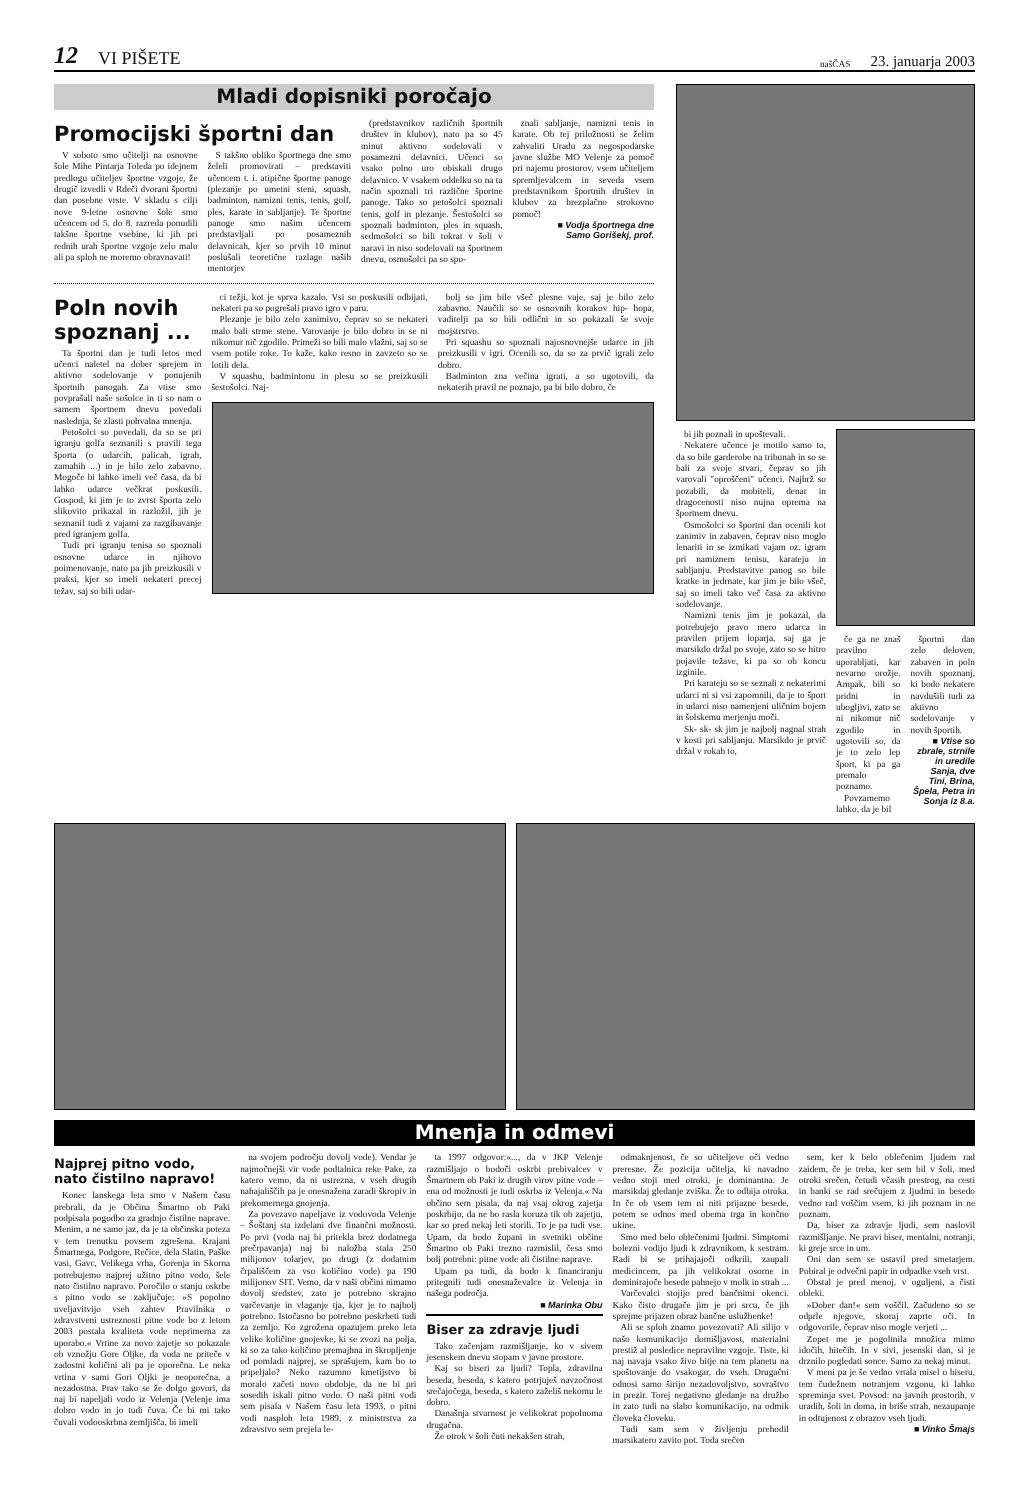12 VI PIŠETE našČAS 23. januarja 2003
Mladi dopisniki poročajo
Promocijski športni dan
V soboto smo učitelji na osnovne šole Mihe Pintarja Toleda po idejnem predlogu učiteljev športne vzgoje, že drugič izvedli v Rdeči dvorani športni dan posebne vrste. V skladu s cilji nove 9-letne osnovne šole smo učencem od 5. do 8. razreda ponudili takšne športne vsebine, ki jih pri rednih urah športne vzgoje zelo malo ali pa sploh ne moremo obravnavati!
S takšno obliko športnega dne smo želeli promovirati – predstaviti učencem t. i. atipične športne panoge (plezanje po umetni steni, squash, badminton, namizni tenis, tenis, golf, ples, karate in sabljanje). Te športne panoge smo našim učencem predstavljali po posameznih delavnicah, kjer so prvih 10 minut poslušali teoretične razlage naših mentorjev
(predstavnikov različnih športnih društev in klubov), nato pa so 45 minut aktivno sodelovali v posamezni delavnici. Učenci so vsako polno uro obiskali drugo delavnico. V vsakem oddelku so na ta način spoznali tri različne športne panoge. Tako so petošolci spoznali tenis, golf in plezanje. Šestošolci so spoznali badminton, ples in squash, sedmošolci so bili tokrat v šoli v naravi in niso sodelovali na športnem dnevu, osmošolci pa so spo-
znali sabljanje, namizni tenis in karate. Ob tej priložnosti se želim zahvaliti Uradu za negospodarske javne službe MO Velenje za pomoč pri najemu prostorov, vsem učiteljem spremljevalcem in seveda vsem predstavnikom športnih društev in klubov za brezplačno strokovno pomoč!
■ Vodja športnega dne
Samo Gorišekj, prof.
Poln novih spoznanj ...
Ta športni dan je tudi letos med učenci naletel na dober sprejem in aktivno sodelovanje v ponujenih športnih panogah. Za vtise smo povprašali naše sošolce in ti so nam o samem športnem dnevu povedali naslednja, še zlasti pohvalna mnenja.
Petošolci so povedali, da so se pri igranju golfa seznanili s pravili tega športa (o udarcih, palicah, igrah, zamahih ...) in je bilo zelo zabavno. Mogoče bi lahko imeli več časa, da bi lahko udarce večkrat poskusili. Gospod, ki jim je to zvrst športa zelo slikovito prikazal in razložil, jih je seznanil tudi z vajami za razgibavanje pred igranjem golfa.
Tudi pri igranju tenisa so spoznali osnovne udarce in njihovo poimenovanje, nato pa jih preizkusili v praksi, kjer so imeli nekateri precej težav, saj so bili udar-
ci težji, kot je sprva kazalo. Vsi so poskusili odbijati, nekateri pa so pogrešali pravo igro v paru.
Plezanje je bilo zelo zanimivo, čeprav so se nekateri malo bali strme stene. Varovanje je bilo dobro in se ni nikomur nič zgodilo. Primeži so bili malo vlažni, saj so se vsem potile roke. To kaže, kako resno in zavzeto so se lotili dela.
V squashu, badmintonu in plesu so se preizkusili šestošolci. Naj-
bolj so jim bile všeč plesne vaje, saj je bilo zelo zabavno. Naučili so se osnovnih korakov hip- hopa, vaditelji pa so bili odlični in so pokazali še svoje mojstrstvo.
Pri squashu so spoznali najosnovnejše udarce in jih preizkusili v igri. Ocenili so, da so za prvič igrali zelo dobro.
Badminton zna večina igrati, a so ugotovili, da nekaterih pravil ne poznajo, pa bi bilo dobro, če
bi jih poznali in upoštevali.
Nekatere učence je motilo samo to, da so bile garderobe na tribunah in so se bali za svoje stvari, čeprav so jih varovali "oproščeni" učenci. Najbrž so pozabili, da mobiteli, denar in dragocenosti niso nujna oprema na športnem dnevu.
Osmošolci so športni dan ocenili kot zanimiv in zabaven, čeprav niso moglo lenariti in se izmikati vajam oz. igram pri namiznem tenisu, karateju in sabljanju. Predstavitve panog so bile kratke in jedrnate, kar jim je bilo všeč, saj so imeli tako več časa za aktivno sodelovanje.
Namizni tenis jim je pokazal, da potrebujejo pravo mero udarca in pravilen prijem loparja, saj ga je marsikdo držal po svoje, zato so se hitro pojavile težave, ki pa so ob koncu izginile.
Pri karateju so se seznali z nekaterimi udarci ni si vsi zapomnili, da je to šport in udarci niso namenjeni uličnim bojem in šolskemu merjenju moči.
Sk- sk- sk jim je najbolj nagnal strah v kosti pri sabljanju. Marsikdo je prvič držal v rokah to,
če ga ne znaš pravilno uporabljati, kar nevarno orožje. Ampak, bili so pridni in ubogljivi, zato se ni nikomur nič zgodilo in ugotovili so, da je to zelo lep šport, ki pa ga premalo poznamo.
Povzamemo lahko, da je bil
športni dan zelo deloven, zabaven in poln novih spoznanj, ki bodo nekatere navdušili tudi za aktivno sodelovanje v novih športih.
■ Vtise so zbrale, strnile in uredile Sanja, dve Tini, Brina, Špela, Petra in Sonja iz 8.a.
Mnenja in odmevi
Najprej pitno vodo, nato čistilno napravo!
Konec lanskega leta smo v Našem času prebrali, da je Občina Šmartno ob Paki podpisala pogodbo za gradnjo čistilne naprave. Menim, a ne samo jaz, da je ta občinska poteza v tem trenutku povsem zgrešena. Krajani Šmartnega, Podgore, Rečice, dela Slatin, Paške vasi, Gavc, Velikega vrha, Gorenja in Skorna potrebujemo najprej užitno pitno vodo, šele nato čistilno napravo. Poročilo o stanju oskrbe s pitno vodo se zaključuje: »S popolno uveljavitvijo vseh zahtev Pravilnika o zdravstveni ustreznosti pitne vode bo z letom 2003 postala kvaliteta vode neprimerna za uporabo.« Vrtine za novo zajetje so pokazale ob vznožju Gore Oljke, da voda ne priteče v zadostni količini ali pa je oporečna. Le neka vrtina v sami Gori Oljki je neoporečna, a nezadostna. Prav tako se že dolgo govori, da naj bi napeljali vodo iz Velenja (Velenje ima dobro vodo in jo tudi čuva. Če bi mi tako čuvali vodooskrbna zemljišča, bi imeli
na svojem področju dovolj vode). Vendar je najmočnejši vir vode podtalnica reke Pake, za katero vemo, da ni ustrezna, v vseh drugih nahajališčih pa je onesnažena zaradi škropiv in prekomernega gnojenja.
Za povezavo napeljave iz vodovoda Velenje – Šoštanj sta izdelani dve finančni možnosti. Po prvi (voda naj bi pritekla brez dodatnega prečrpavanja) naj bi naložba stala 250 milijonov tolarjev, po drugi (z dodatnim črpališčem za vso količino vode) pa 190 milijonov SIT. Vemo, da v naši občini nimamo dovolj sredstev, zato je potrebno skrajno varčevanje in vlaganje tja, kjer je to najbolj potrebno. Istočasno bo potrebno poskrbeti tudi za zemljo. Ko zgrožena opazujem preko leta velike količine gnojevke, ki se zvozi na polja, ki so za tako količino premajhna in škropljenje od pomladi najprej, se sprašujem, kam bo to pripeljalo? Neko razumno kmetijstvo bi moralo začeti novo obdobje, da ne bi pri sosedih iskali pitno vodo. O naši pitni vodi sem pisala v Našem času leta 1993, o pitni vodi nasploh leta 1989, z ministrstva za zdravstvo sem prejela le-
ta 1997 odgovor:«..., da v JKP Velenje razmišljajo o bodoči oskrbi prebivalcev v Šmartnem ob Paki iz drugih virov pitne vode – ena od možnosti je tudi oskrba iz Velenja.« Na občino sem pisala, da naj vsaj okrog zajetja poskrbijo, da ne bo rasla koruza tik ob zajetju, kar so pred nekaj leti storili. To je pa tudi vse. Upam, da bodo župani in svetniki občine Šmartno ob Paki trezno razmislil, česa smo bolj potrebni: pitne vode ali čistilne naprave.
Upam pa tudi, da bodo k financiranju pritegnili tudi onesnaževalce iz Velenja in našega področja.
■ Marinka Obu
Biser za zdravje ljudi
Tako začenjam razmišljanje, ko v sivem jesenskem dnevu stopam v javne prostore.
Kaj so biseri za ljudi? Topla, zdravilna beseda, beseda, s katero potrjuješ navzočnost srečajočega, beseda, s katero zaželiš nekomu le dobro.
Današnja stvarnost je velikokrat popolnoma drugačna.
Že otrok v šoli čuti nekakšen strah,
odmaknjenost, če so učiteljeve oči vedno preresne. Že pozicija učitelja, ki navadno vedno stoji med otroki, je dominantna. Je marsikdaj gledanje zviška. Že to odbija otroka. In če ob vsem tem ni niti prijazne besede, potem se odnos med obema trga in končno ukine.
Smo med belo oblečenimi ljudmi. Simptomi bolezni vodijo ljudi k zdravnikom, k sestram. Radi bi se prihajajoči odkrili, zaupali medicincem, pa jih velikokrat osorne in dominirajoče besede pahnejo v molk in strah ...
Varčevalci stojijo pred bančnimi okenci. Kako čisto drugače jim je pri srcu, če jih sprejme prijazen obraz bančne uslužbenke!
Ali se sploh znamo povezovati? Ali silijo v našo komunikacijo domišljavost, materialni prestiž al posledice nepravilne vzgoje. Tiste, ki naj navaja vsako živo bitje na tem planetu na spoštovanje do vsakogar, do vseh. Drugačni odnosi samo širijo nezadovoljstvo, sovraštvo in prezir. Torej negativno gledanje na družbo in zato tudi na slabo komunikacijo, na odmik človeka človeku.
Tudi sam sem v življenju prehodil marsikatero zavito pot. Toda srečen
sem, ker k belo oblečenim ljudem rad zaidem, če je treba, ker sem bil v šoli, med otroki srečen, četudi včasih prestrog, na cesti in banki se rad srečujem z ljudmi in besedo vedno rad voščim vsem, ki jih poznam in ne poznam.
Da, biser za zdravje ljudi, sem naslovil razmišljanje. Ne pravi biser, mentalni, notranji, ki greje srce in um.
Oni dan sem se ustavil pred smetarjem. Pobiral je odvečni papir in odpadke vseh vrst.
Obstal je pred menoj, v oguljeni, a čisti obleki.
»Dober dan!« sem voščil. Začudeno so se odprle njegove, skoraj zaprte oči. In odgovorile, čeprav niso mogle verjeti ...
Zopet me je pogoltnila množica mimo idočih, hitečih. In v sivi, jesenski dan, si je drznilo pogledati sonce. Samo za nekaj minut.
V meni pa je še vedno vrtala misel o biseru, tem čudežnem notranjem vzgonu, ki lahko spreminja svet. Povsod: na javnih prostorih, v uradih, šoli in doma, in briše strah, nezaupanje in odtujenost z obrazov vseh ljudi.
■ Vinko Šmajs